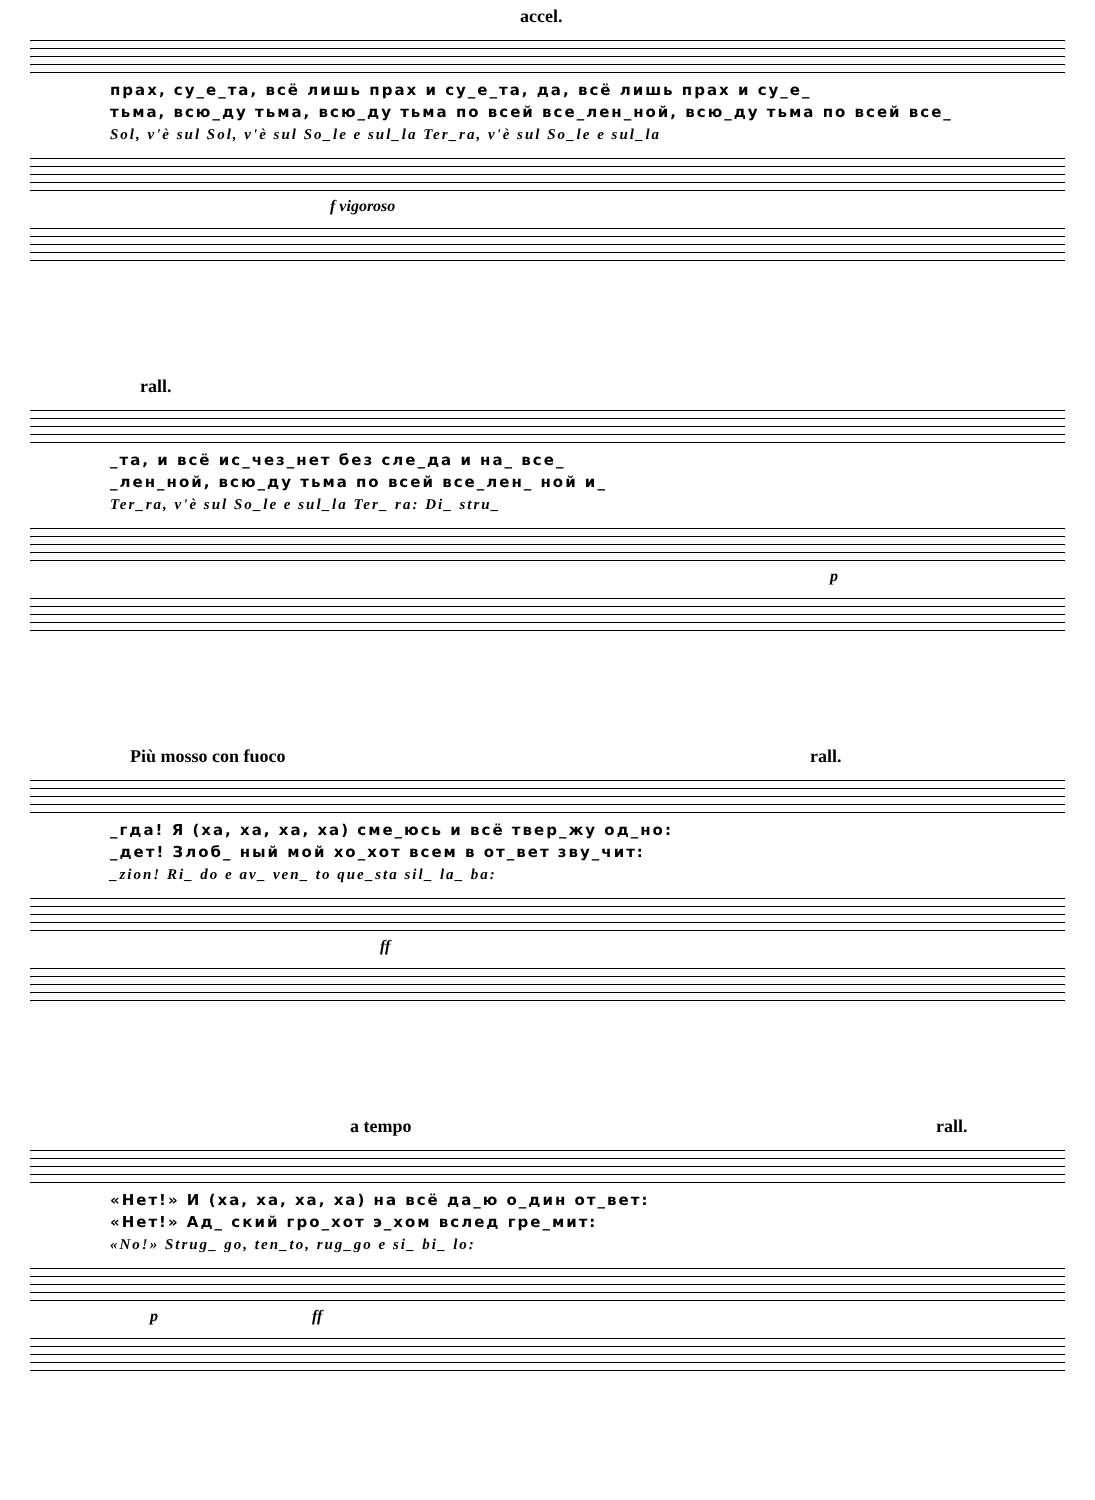accel.
прах, су_е_та, всё лишь прах и су_е_та, да, всё лишь прах и су_е_
тьма, всю_ду тьма, всю_ду тьма по всей все_лен_ной, всю_ду тьма по всей все_
Sol, v'è sul Sol, v'è sul So_le e sul_la Ter_ra, v'è sul So_le e sul_la
f vigoroso
rall.
_та, и всё ис_чез_нет без сле_да и на_ все_
_лен_ной, всю_ду тьма по всей все_лен_ ной и_
Ter_ra, v'è sul So_le e sul_la Ter_ ra: Di_ stru_
p
Più mosso con fuoco rall.
_гда! Я (ха, ха, ха, ха) сме_юсь и всё твер_жу од_но:
_дет! Злоб_ ный мой хо_хот всем в от_вет зву_чит:
_zion! Ri_ do e av_ ven_ to que_sta sil_ la_ ba:
ff
a tempo rall.
«Нет!» И (ха, ха, ха, ха) на всё да_ю о_дин от_вет:
«Нет!» Ад_ ский гро_хот э_хом вслед гре_мит:
«No!» Strug_ go, ten_to, rug_go e si_ bi_ lo:
p ff